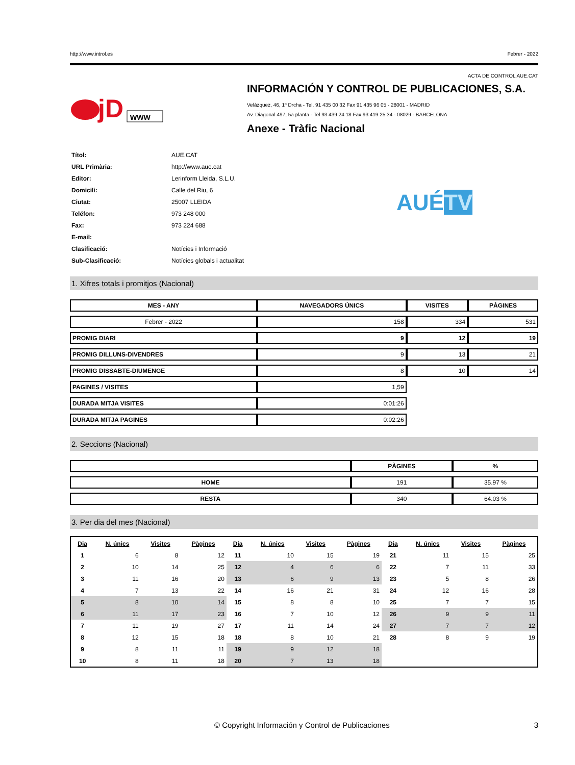http://www.introl.es Febrer - 2022
ACTA DE CONTROL AUE.CAT
jD
www
INFORMACIÓN Y CONTROL DE PUBLICACIONES, S.A.
Velázquez, 46, 1º Drcha - Tel. 91 435 00 32 Fax 91 435 96 05 - 28001 - MADRID
Av. Diagonal 497, 5a planta - Tel 93 439 24 18 Fax 93 419 25 34 - 08029 - BARCELONA
Anexe - Tràfic Nacional
| Títol: | AUE.CAT |
| URL Primària: | http://www.aue.cat |
| Editor: | Lerinform Lleida, S.L.U. |
| Domicili: | Calle del Riu, 6 |
| Ciutat: | 25007 LLEIDA |
| Teléfon: | 973 248 000 |
| Fax: | 973 224 688 |
| E-mail: | |
| Clasificació: | Notícies i Informació |
| Sub-Clasificació: | Notícies globals i actualitat |
AUÉTV
1. Xifres totals i promitjos (Nacional)
| MES - ANY | NAVEGADORS ÚNICS | VISITES | PÀGINES |
| --- | --- | --- | --- |
| Febrer - 2022 | 158 | 334 | 531 |
| PROMIG DIARI | 9 | 12 | 19 |
| PROMIG DILLUNS-DIVENDRES | 9 | 13 | 21 |
| PROMIG DISSABTE-DIUMENGE | 8 | 10 | 14 |
| PAGINES / VISITES | 1,59 | | |
| DURADA MITJA VISITES | 0:01:26 | | |
| DURADA MITJA PAGINES | 0:02:26 | | |
2. Seccions (Nacional)
| | PÀGINES | % |
| --- | --- | --- |
| HOME | 191 | 35.97 % |
| RESTA | 340 | 64.03 % |
3. Per dia del mes (Nacional)
| Dia | N. únics | Visites | Pàgines | Dia | N. únics | Visites | Pàgines | Dia | N. únics | Visites | Pàgines |
| --- | --- | --- | --- | --- | --- | --- | --- | --- | --- | --- | --- |
| 1 | 6 | 8 | 12 | 11 | 10 | 15 | 19 | 21 | 11 | 15 | 25 |
| 2 | 10 | 14 | 25 | 12 | 4 | 6 | 6 | 22 | 7 | 11 | 33 |
| 3 | 11 | 16 | 20 | 13 | 6 | 9 | 13 | 23 | 5 | 8 | 26 |
| 4 | 7 | 13 | 22 | 14 | 16 | 21 | 31 | 24 | 12 | 16 | 28 |
| 5 | 8 | 10 | 14 | 15 | 8 | 8 | 10 | 25 | 7 | 7 | 15 |
| 6 | 11 | 17 | 23 | 16 | 7 | 10 | 12 | 26 | 9 | 9 | 11 |
| 7 | 11 | 19 | 27 | 17 | 11 | 14 | 24 | 27 | 7 | 7 | 12 |
| 8 | 12 | 15 | 18 | 18 | 8 | 10 | 21 | 28 | 8 | 9 | 19 |
| 9 | 8 | 11 | 11 | 19 | 9 | 12 | 18 | | | | |
| 10 | 8 | 11 | 18 | 20 | 7 | 13 | 18 | | | | |
© Copyright Información y Control de Publicaciones 3